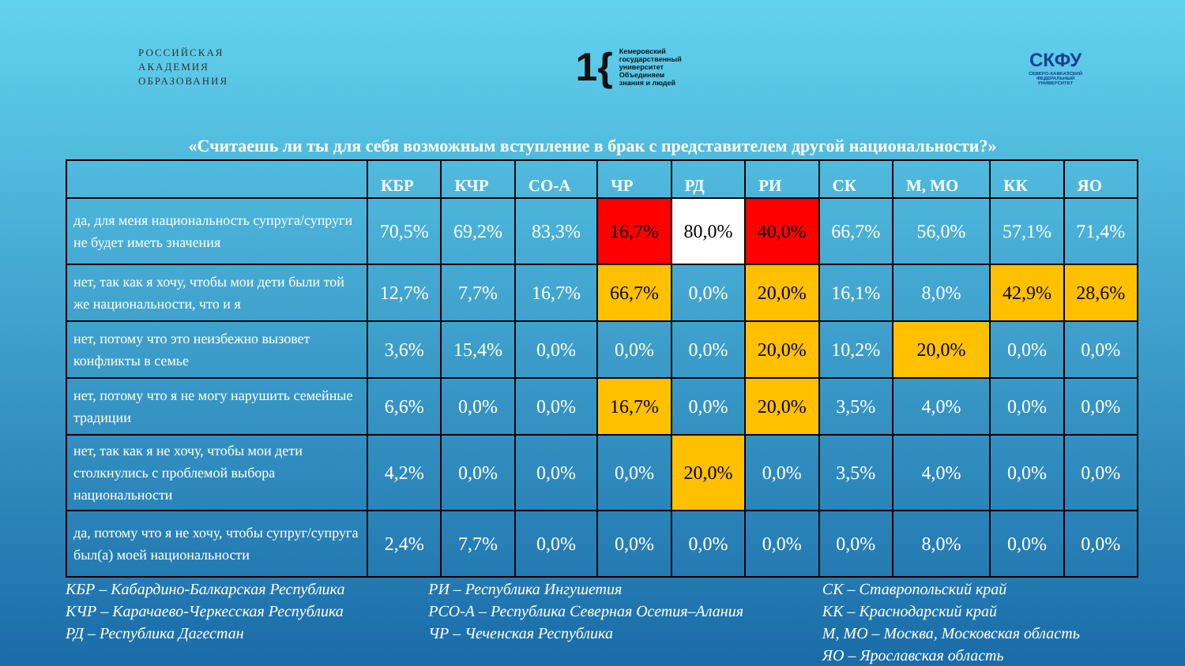РОССИЙСКАЯ
АКАДЕМИЯ
ОБРАЗОВАНИЯ
1{
Кемеровский
государственный
университет
Объединяем
знания и людей
СКФУ
СЕВЕРО-КАВКАЗСКИЙ
ФЕДЕРАЛЬНЫЙ
УНИВЕРСИТЕТ
«Считаешь ли ты для себя возможным вступление в брак с представителем другой национальности?»
| | КБР | КЧР | СО-А | ЧР | РД | РИ | СК | М, МО | КК | ЯО |
| --- | --- | --- | --- | --- | --- | --- | --- | --- | --- | --- |
| да, для меня национальность супруга/супруги не будет иметь значения | 70,5% | 69,2% | 83,3% | 16,7% | 80,0% | 40,0% | 66,7% | 56,0% | 57,1% | 71,4% |
| нет, так как я хочу, чтобы мои дети были той же национальности, что и я | 12,7% | 7,7% | 16,7% | 66,7% | 0,0% | 20,0% | 16,1% | 8,0% | 42,9% | 28,6% |
| нет, потому что это неизбежно вызовет конфликты в семье | 3,6% | 15,4% | 0,0% | 0,0% | 0,0% | 20,0% | 10,2% | 20,0% | 0,0% | 0,0% |
| нет, потому что я не могу нарушить семейные традиции | 6,6% | 0,0% | 0,0% | 16,7% | 0,0% | 20,0% | 3,5% | 4,0% | 0,0% | 0,0% |
| нет, так как я не хочу, чтобы мои дети столкнулись с проблемой выбора национальности | 4,2% | 0,0% | 0,0% | 0,0% | 20,0% | 0,0% | 3,5% | 4,0% | 0,0% | 0,0% |
| да, потому что я не хочу, чтобы супруг/супруга был(а) моей национальности | 2,4% | 7,7% | 0,0% | 0,0% | 0,0% | 0,0% | 0,0% | 8,0% | 0,0% | 0,0% |
КБР – Кабардино-Балкарская Республика
КЧР – Карачаево-Черкесская Республика
РД – Республика Дагестан
РИ – Республика Ингушетия
РСО-А – Республика Северная Осетия–Алания
ЧР – Чеченская Республика
СК – Ставропольский край
КК – Краснодарский край
М, МО – Москва, Московская область
ЯО – Ярославская область